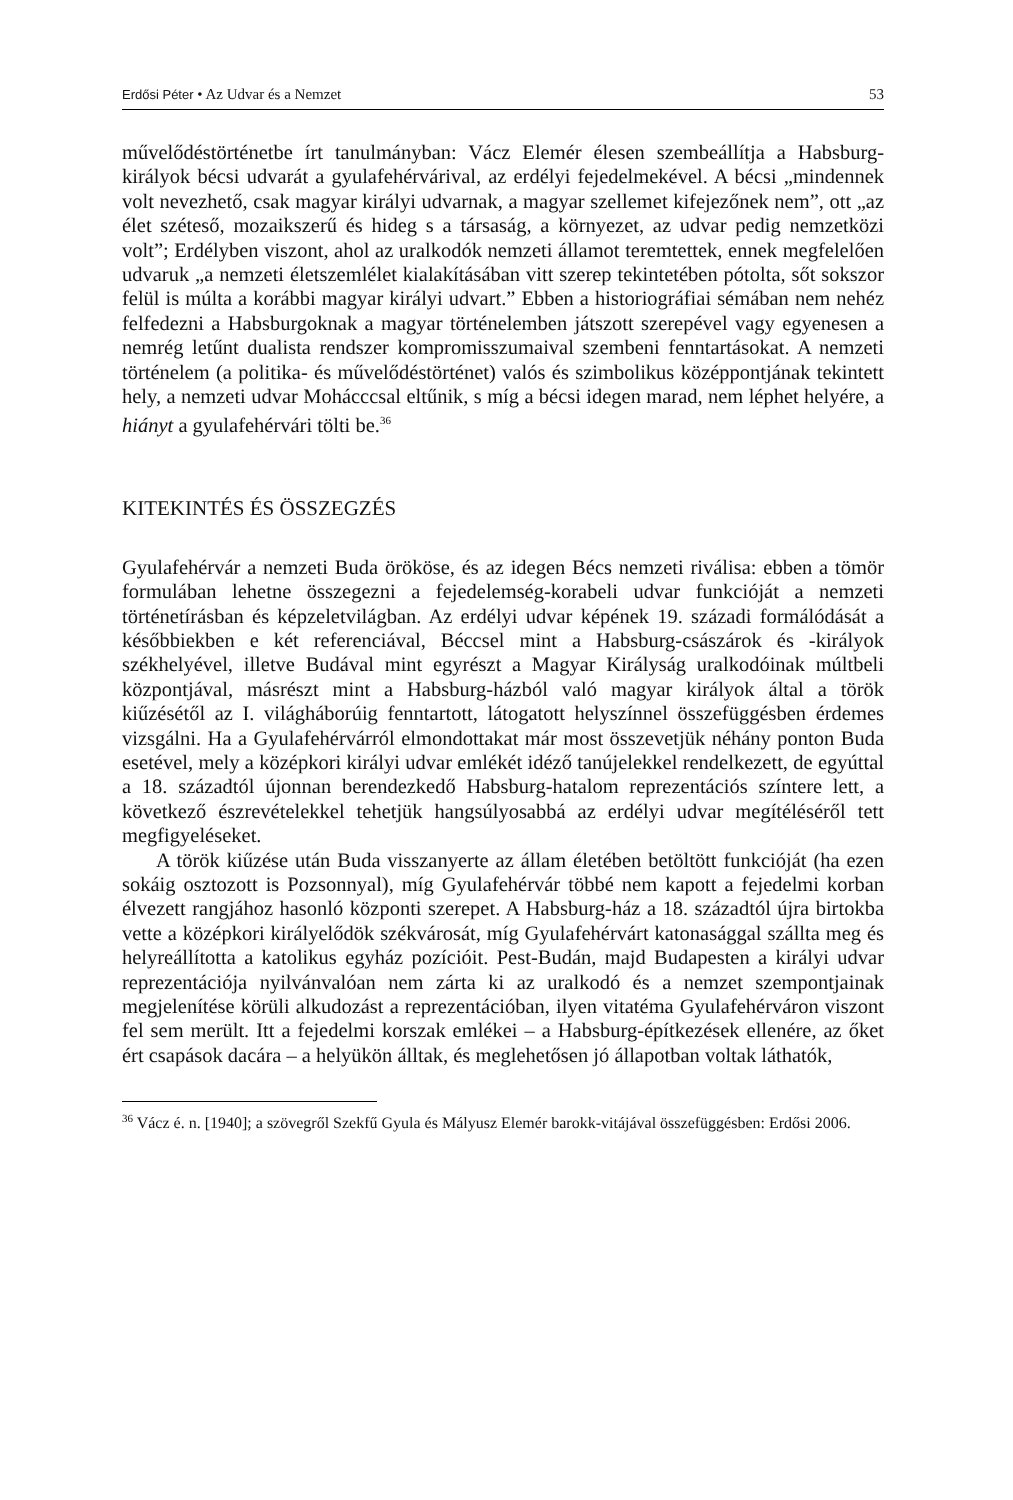Erdősi Péter • Az Udvar és a Nemzet 53
művelődéstörténetbe írt tanulmányban: Vácz Elemér élesen szembeállítja a Habsburg-királyok bécsi udvarát a gyulafehérvárival, az erdélyi fejedelmekével. A bécsi „mindennek volt nevezhető, csak magyar királyi udvarnak, a magyar szellemet kifejezőnek nem”, ott „az élet széteső, mozaikszerű és hideg s a társaság, a környezet, az udvar pedig nemzetközi volt”; Erdélyben viszont, ahol az uralkodók nemzeti államot teremtettek, ennek megfelelően udvaruk „a nemzeti életszemlélet kialakításában vitt szerep tekintetében pótolta, sőt sokszor felül is múlta a korábbi magyar királyi udvart.” Ebben a historiográfiai sémában nem nehéz felfedezni a Habsburgoknak a magyar történelemben játszott szerepével vagy egyenesen a nemrég letűnt dualista rendszer kompromisszumaival szembeni fenntartásokat. A nemzeti történelem (a politika- és művelődéstörténet) valós és szimbolikus középpontjának tekintett hely, a nemzeti udvar Mohácccsal eltűnik, s míg a bécsi idegen marad, nem léphet helyére, a hiányt a gyulafehérvári tölti be.<sup>36</sup>
KITEKINTÉS ÉS ÖSSZEGZÉS
Gyulafehérvár a nemzeti Buda örököse, és az idegen Bécs nemzeti riválisa: ebben a tömör formulában lehetne összegezni a fejedelemség-korabeli udvar funkcióját a nemzeti történetírásban és képzeletvilágban. Az erdélyi udvar képének 19. századi formálódását a későbbiekben e két referenciával, Béccsel mint a Habsburg-császárok és -királyok székhelyével, illetve Budával mint egyrészt a Magyar Királyság uralkodóinak múltbeli központjával, másrészt mint a Habsburg-házból való magyar királyok által a török kiűzésétől az I. világháborúig fenntartott, látogatott helyszínnel összefüggésben érdemes vizsgálni. Ha a Gyulafehérvárról elmondottakat már most összevetjük néhány ponton Buda esetével, mely a középkori királyi udvar emlékét idéző tanújelekkel rendelkezett, de egyúttal a 18. századtól újonnan berendezkedő Habsburg-hatalom reprezentációs színtere lett, a következő észrevételekkel tehetjük hangsúlyosabbá az erdélyi udvar megítéléséről tett megfigyeléseket.
A török kiűzése után Buda visszanyerte az állam életében betöltött funkcióját (ha ezen sokáig osztozott is Pozsonnyal), míg Gyulafehérvár többé nem kapott a fejedelmi korban élvezett rangjához hasonló központi szerepet. A Habsburg-ház a 18. századtól újra birtokba vette a középkori királyelődök székvárosát, míg Gyulafehérvárt katonasággal szállta meg és helyreállította a katolikus egyház pozícióit. Pest-Budán, majd Budapesten a királyi udvar reprezentációja nyilvánvalóan nem zárta ki az uralkodó és a nemzet szempontjainak megjelenítése körüli alkudozást a reprezentációban, ilyen vitatéma Gyulafehérváron viszont fel sem merült. Itt a fejedelmi korszak emlékei – a Habsburg-építkezések ellenére, az őket ért csapások dacára – a helyükön álltak, és meglehetősen jó állapotban voltak láthatók,
<sup>36</sup> Vácz é. n. [1940]; a szövegről Szekfű Gyula és Mályusz Elemér barokk-vitájával összefüggésben: Erdősi 2006.